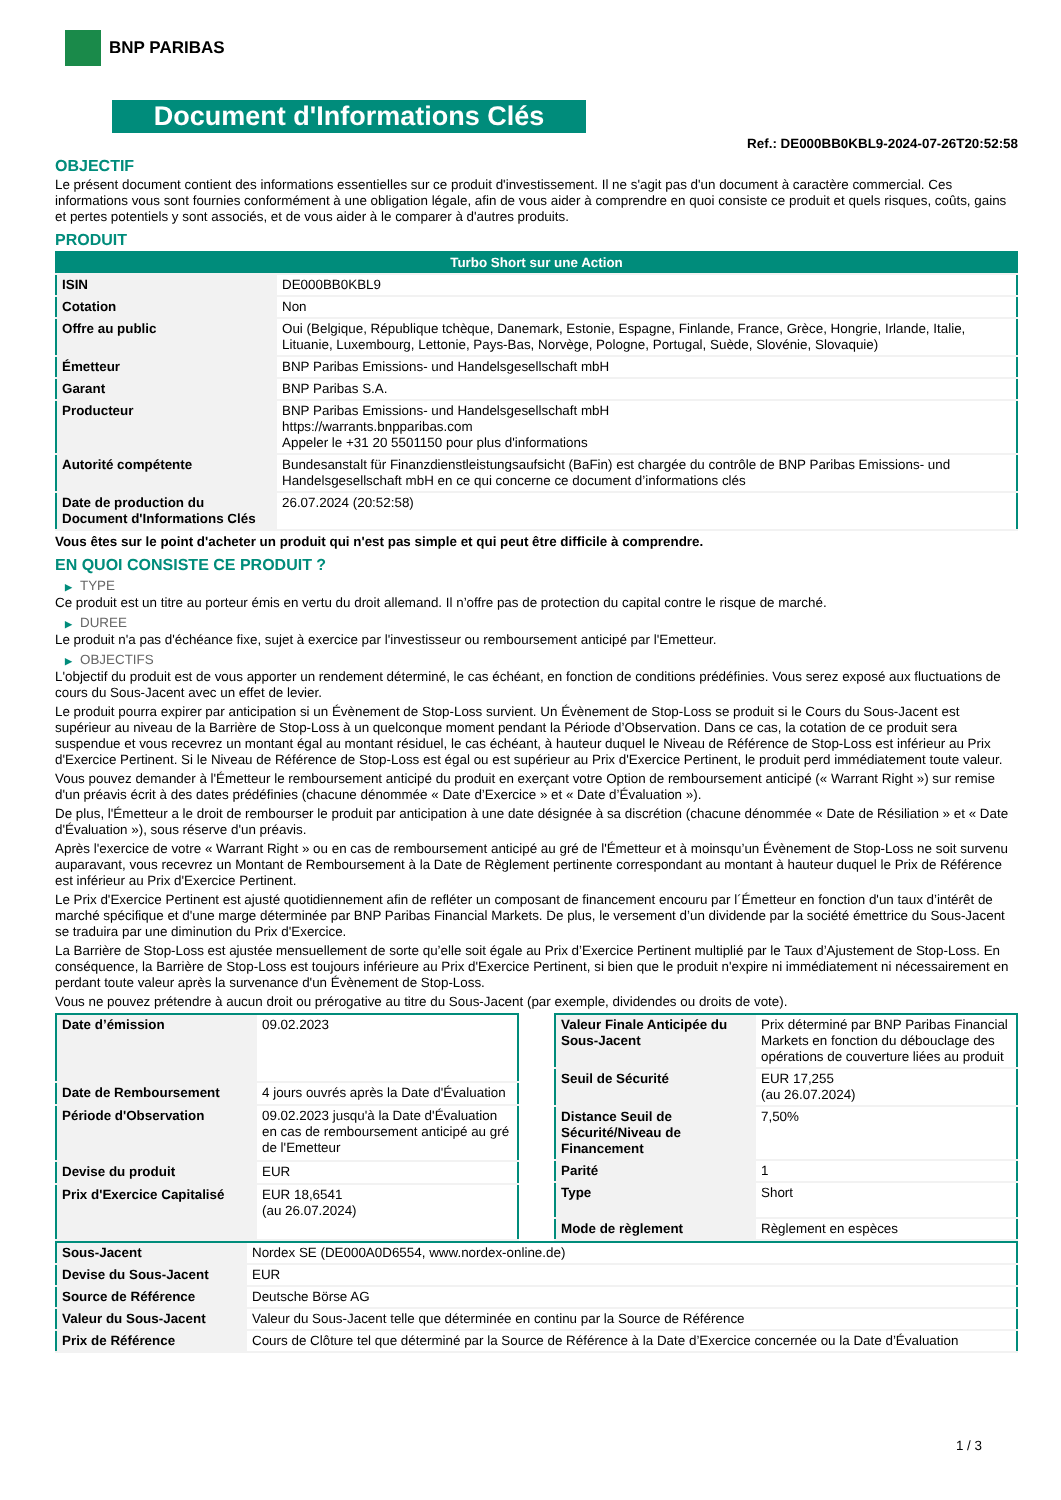BNP PARIBAS
Document d'Informations Clés
Ref.: DE000BB0KBL9-2024-07-26T20:52:58
OBJECTIF
Le présent document contient des informations essentielles sur ce produit d'investissement. Il ne s'agit pas d'un document à caractère commercial. Ces informations vous sont fournies conformément à une obligation légale, afin de vous aider à comprendre en quoi consiste ce produit et quels risques, coûts, gains et pertes potentiels y sont associés, et de vous aider à le comparer à d'autres produits.
PRODUIT
| Turbo Short sur une Action | |
| ISIN | DE000BB0KBL9 |
| Cotation | Non |
| Offre au public | Oui (Belgique, République tchèque, Danemark, Estonie, Espagne, Finlande, France, Grèce, Hongrie, Irlande, Italie, Lituanie, Luxembourg, Lettonie, Pays-Bas, Norvège, Pologne, Portugal, Suède, Slovénie, Slovaquie) |
| Émetteur | BNP Paribas Emissions- und Handelsgesellschaft mbH |
| Garant | BNP Paribas S.A. |
| Producteur | BNP Paribas Emissions- und Handelsgesellschaft mbH https://warrants.bnpparibas.com Appeler le +31 20 5501150 pour plus d'informations |
| Autorité compétente | Bundesanstalt für Finanzdienstleistungsaufsicht (BaFin) est chargée du contrôle de BNP Paribas Emissions- und Handelsgesellschaft mbH en ce qui concerne ce document d’informations clés |
| Date de production du Document d'Informations Clés | 26.07.2024 (20:52:58) |
Vous êtes sur le point d'acheter un produit qui n'est pas simple et qui peut être difficile à comprendre.
EN QUOI CONSISTE CE PRODUIT ?
▶ TYPE
Ce produit est un titre au porteur émis en vertu du droit allemand. Il n’offre pas de protection du capital contre le risque de marché.
▶ DUREE
Le produit n'a pas d'échéance fixe, sujet à exercice par l'investisseur ou remboursement anticipé par l'Emetteur.
▶ OBJECTIFS
L'objectif du produit est de vous apporter un rendement déterminé, le cas échéant, en fonction de conditions prédéfinies. Vous serez exposé aux fluctuations de cours du Sous-Jacent avec un effet de levier.
Le produit pourra expirer par anticipation si un Évènement de Stop-Loss survient. Un Évènement de Stop-Loss se produit si le Cours du Sous-Jacent est supérieur au niveau de la Barrière de Stop-Loss à un quelconque moment pendant la Période d’Observation. Dans ce cas, la cotation de ce produit sera suspendue et vous recevrez un montant égal au montant résiduel, le cas échéant, à hauteur duquel le Niveau de Référence de Stop-Loss est inférieur au Prix d'Exercice Pertinent. Si le Niveau de Référence de Stop-Loss est égal ou est supérieur au Prix d'Exercice Pertinent, le produit perd immédiatement toute valeur.
Vous pouvez demander à l'Émetteur le remboursement anticipé du produit en exerçant votre Option de remboursement anticipé (« Warrant Right ») sur remise d'un préavis écrit à des dates prédéfinies (chacune dénommée « Date d’Exercice » et « Date d’Évaluation »).
De plus, l'Émetteur a le droit de rembourser le produit par anticipation à une date désignée à sa discrétion (chacune dénommée « Date de Résiliation » et « Date d'Évaluation »), sous réserve d'un préavis.
Après l'exercice de votre « Warrant Right » ou en cas de remboursement anticipé au gré de l'Émetteur et à moinsqu’un Évènement de Stop-Loss ne soit survenu auparavant, vous recevrez un Montant de Remboursement à la Date de Règlement pertinente correspondant au montant à hauteur duquel le Prix de Référence est inférieur au Prix d'Exercice Pertinent.
Le Prix d'Exercice Pertinent est ajusté quotidiennement afin de refléter un composant de financement encouru par l´Émetteur en fonction d'un taux d’intérêt de marché spécifique et d'une marge déterminée par BNP Paribas Financial Markets. De plus, le versement d’un dividende par la société émettrice du Sous-Jacent se traduira par une diminution du Prix d'Exercice.
La Barrière de Stop-Loss est ajustée mensuellement de sorte qu’elle soit égale au Prix d’Exercice Pertinent multiplié par le Taux d’Ajustement de Stop-Loss. En conséquence, la Barrière de Stop-Loss est toujours inférieure au Prix d'Exercice Pertinent, si bien que le produit n'expire ni immédiatement ni nécessairement en perdant toute valeur après la survenance d'un Évènement de Stop-Loss.
Vous ne pouvez prétendre à aucun droit ou prérogative au titre du Sous-Jacent (par exemple, dividendes ou droits de vote).
| Date d’émission | 09.02.2023 |
| Date de Remboursement | 4 jours ouvrés après la Date d'Évaluation |
| Période d'Observation | 09.02.2023 jusqu'à la Date d'Évaluation en cas de remboursement anticipé au gré de l'Emetteur |
| Devise du produit | EUR |
| Prix d'Exercice Capitalisé | EUR 18,6541 (au 26.07.2024) |
| Valeur Finale Anticipée du Sous-Jacent | Prix déterminé par BNP Paribas Financial Markets en fonction du débouclage des opérations de couverture liées au produit |
| Seuil de Sécurité | EUR 17,255 (au 26.07.2024) |
| Distance Seuil de Sécurité/Niveau de Financement | 7,50% |
| Parité | 1 |
| Type | Short |
| Mode de règlement | Règlement en espèces |
| Sous-Jacent | Nordex SE (DE000A0D6554, www.nordex-online.de) |
| Devise du Sous-Jacent | EUR |
| Source de Référence | Deutsche Börse AG |
| Valeur du Sous-Jacent | Valeur du Sous-Jacent telle que déterminée en continu par la Source de Référence |
| Prix de Référence | Cours de Clôture tel que déterminé par la Source de Référence à la Date d’Exercice concernée ou la Date d’Évaluation |
1 / 3